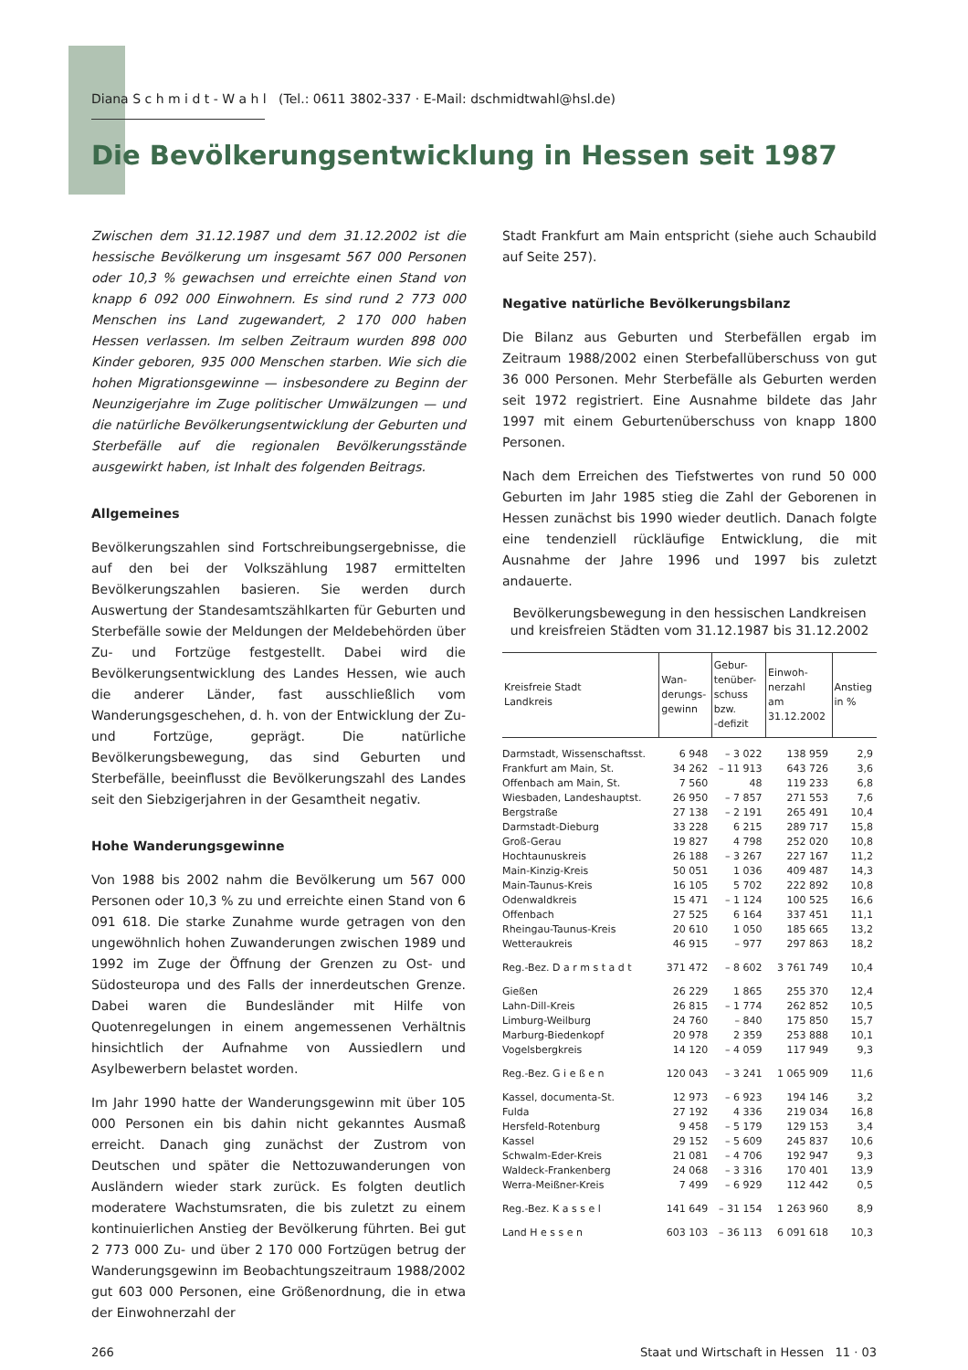Diana S c h m i d t - W a h l (Tel.: 0611 3802-337 · E-Mail: dschmidtwahl@hsl.de)
Die Bevölkerungsentwicklung in Hessen seit 1987
Zwischen dem 31.12.1987 und dem 31.12.2002 ist die hessische Bevölkerung um insgesamt 567 000 Personen oder 10,3 % gewachsen und erreichte einen Stand von knapp 6 092 000 Einwohnern. Es sind rund 2 773 000 Menschen ins Land zugewandert, 2 170 000 haben Hessen verlassen. Im selben Zeitraum wurden 898 000 Kinder geboren, 935 000 Menschen starben. Wie sich die hohen Migrationsgewinne — insbesondere zu Beginn der Neunzigerjahre im Zuge politischer Umwälzungen — und die natürliche Bevölkerungsentwicklung der Geburten und Sterbefälle auf die regionalen Bevölkerungsstände ausgewirkt haben, ist Inhalt des folgenden Beitrags.
Allgemeines
Bevölkerungszahlen sind Fortschreibungsergebnisse, die auf den bei der Volkszählung 1987 ermittelten Bevölkerungszahlen basieren. Sie werden durch Auswertung der Standesamtszählkarten für Geburten und Sterbefälle sowie der Meldungen der Meldebehörden über Zu- und Fortzüge festgestellt. Dabei wird die Bevölkerungsentwicklung des Landes Hessen, wie auch die anderer Länder, fast ausschließlich vom Wanderungsgeschehen, d. h. von der Entwicklung der Zu- und Fortzüge, geprägt. Die natürliche Bevölkerungsbewegung, das sind Geburten und Sterbefälle, beeinflusst die Bevölkerungszahl des Landes seit den Siebzigerjahren in der Gesamtheit negativ.
Hohe Wanderungsgewinne
Von 1988 bis 2002 nahm die Bevölkerung um 567 000 Personen oder 10,3 % zu und erreichte einen Stand von 6 091 618. Die starke Zunahme wurde getragen von den ungewöhnlich hohen Zuwanderungen zwischen 1989 und 1992 im Zuge der Öffnung der Grenzen zu Ost- und Südosteuropa und des Falls der innerdeutschen Grenze. Dabei waren die Bundesländer mit Hilfe von Quotenregelungen in einem angemessenen Verhältnis hinsichtlich der Aufnahme von Aussiedlern und Asylbewerbern belastet worden.
Im Jahr 1990 hatte der Wanderungsgewinn mit über 105 000 Personen ein bis dahin nicht gekanntes Ausmaß erreicht. Danach ging zunächst der Zustrom von Deutschen und später die Nettozuwanderungen von Ausländern wieder stark zurück. Es folgten deutlich moderatere Wachstumsraten, die bis zuletzt zu einem kontinuierlichen Anstieg der Bevölkerung führten. Bei gut 2 773 000 Zu- und über 2 170 000 Fortzügen betrug der Wanderungsgewinn im Beobachtungszeitraum 1988/2002 gut 603 000 Personen, eine Größenordnung, die in etwa der Einwohnerzahl der
Stadt Frankfurt am Main entspricht (siehe auch Schaubild auf Seite 257).
Negative natürliche Bevölkerungsbilanz
Die Bilanz aus Geburten und Sterbefällen ergab im Zeitraum 1988/2002 einen Sterbefallüberschuss von gut 36 000 Personen. Mehr Sterbefälle als Geburten werden seit 1972 registriert. Eine Ausnahme bildete das Jahr 1997 mit einem Geburtenüberschuss von knapp 1800 Personen.
Nach dem Erreichen des Tiefstwertes von rund 50 000 Geburten im Jahr 1985 stieg die Zahl der Geborenen in Hessen zunächst bis 1990 wieder deutlich. Danach folgte eine tendenziell rückläufige Entwicklung, die mit Ausnahme der Jahre 1996 und 1997 bis zuletzt andauerte.
Bevölkerungsbewegung in den hessischen Landkreisen und kreisfreien Städten vom 31.12.1987 bis 31.12.2002
| Kreisfreie Stadt Landkreis | Wan- derungs- gewinn | Gebur- tenüber- schuss bzw. -defizit | Einwoh- nerzahl am 31.12.2002 | Anstieg in % |
| --- | --- | --- | --- | --- |
| Darmstadt, Wissenschaftsst. | 6 948 | – 3 022 | 138 959 | 2,9 |
| Frankfurt am Main, St. | 34 262 | – 11 913 | 643 726 | 3,6 |
| Offenbach am Main, St. | 7 560 | 48 | 119 233 | 6,8 |
| Wiesbaden, Landeshauptst. | 26 950 | – 7 857 | 271 553 | 7,6 |
| Bergstraße | 27 138 | – 2 191 | 265 491 | 10,4 |
| Darmstadt-Dieburg | 33 228 | 6 215 | 289 717 | 15,8 |
| Groß-Gerau | 19 827 | 4 798 | 252 020 | 10,8 |
| Hochtaunuskreis | 26 188 | – 3 267 | 227 167 | 11,2 |
| Main-Kinzig-Kreis | 50 051 | 1 036 | 409 487 | 14,3 |
| Main-Taunus-Kreis | 16 105 | 5 702 | 222 892 | 10,8 |
| Odenwaldkreis | 15 471 | – 1 124 | 100 525 | 16,6 |
| Offenbach | 27 525 | 6 164 | 337 451 | 11,1 |
| Rheingau-Taunus-Kreis | 20 610 | 1 050 | 185 665 | 13,2 |
| Wetteraukreis | 46 915 | – 977 | 297 863 | 18,2 |
| Reg.-Bez. D a r m s t a d t | 371 472 | – 8 602 | 3 761 749 | 10,4 |
| Gießen | 26 229 | 1 865 | 255 370 | 12,4 |
| Lahn-Dill-Kreis | 26 815 | – 1 774 | 262 852 | 10,5 |
| Limburg-Weilburg | 24 760 | – 840 | 175 850 | 15,7 |
| Marburg-Biedenkopf | 20 978 | 2 359 | 253 888 | 10,1 |
| Vogelsbergkreis | 14 120 | – 4 059 | 117 949 | 9,3 |
| Reg.-Bez. G i e ß e n | 120 043 | – 3 241 | 1 065 909 | 11,6 |
| Kassel, documenta-St. | 12 973 | – 6 923 | 194 146 | 3,2 |
| Fulda | 27 192 | 4 336 | 219 034 | 16,8 |
| Hersfeld-Rotenburg | 9 458 | – 5 179 | 129 153 | 3,4 |
| Kassel | 29 152 | – 5 609 | 245 837 | 10,6 |
| Schwalm-Eder-Kreis | 21 081 | – 4 706 | 192 947 | 9,3 |
| Waldeck-Frankenberg | 24 068 | – 3 316 | 170 401 | 13,9 |
| Werra-Meißner-Kreis | 7 499 | – 6 929 | 112 442 | 0,5 |
| Reg.-Bez. K a s s e l | 141 649 | – 31 154 | 1 263 960 | 8,9 |
| Land H e s s e n | 603 103 | – 36 113 | 6 091 618 | 10,3 |
266 Staat und Wirtschaft in Hessen 11 · 03